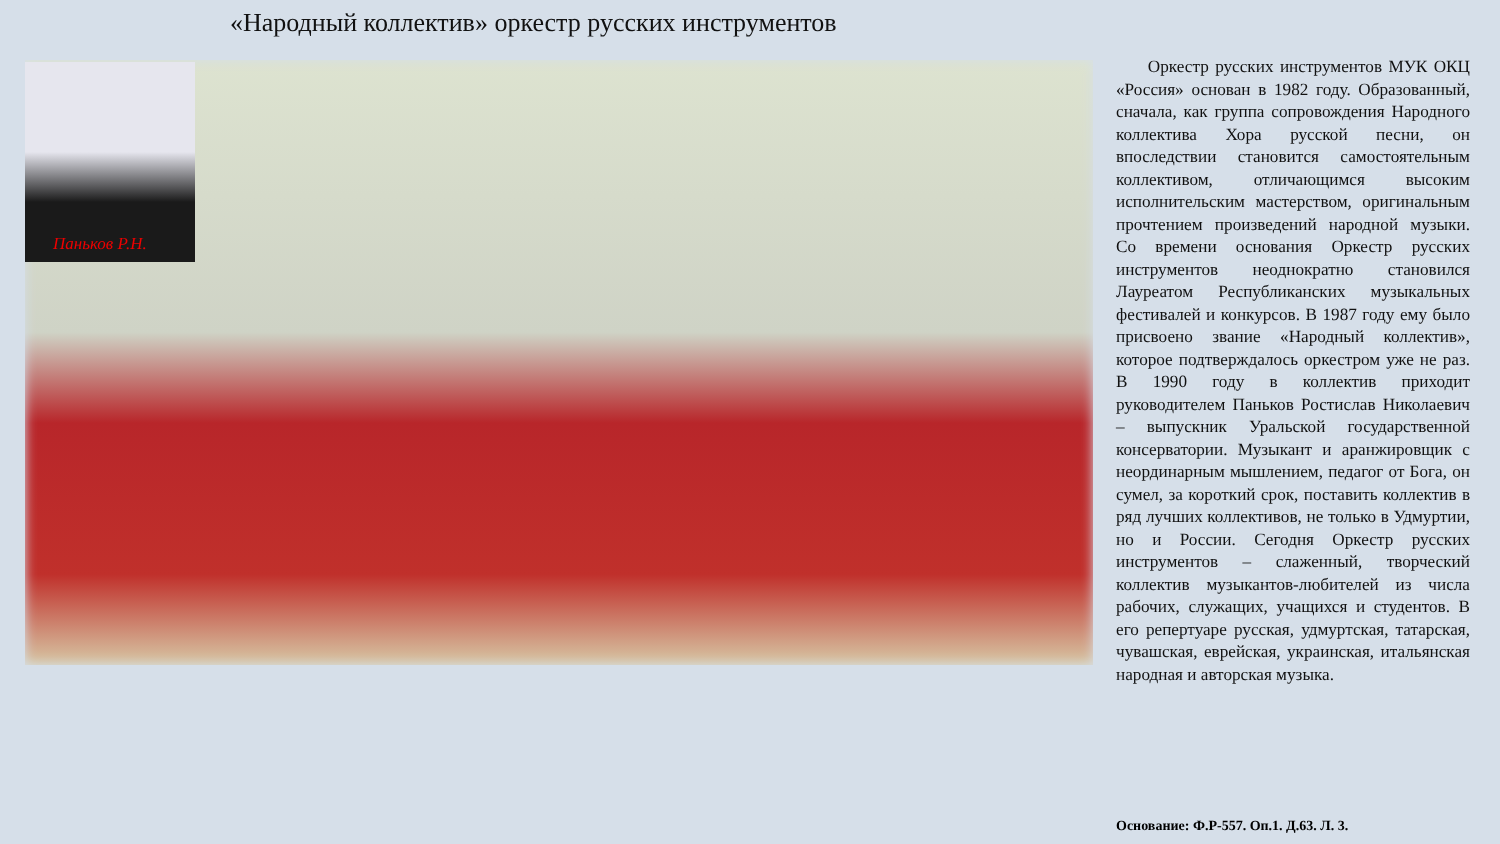«Народный коллектив» оркестр русских инструментов
Паньков Р.Н.
Оркестр русских инструментов МУК ОКЦ «Россия» основан в 1982 году. Образованный, сначала, как группа сопровождения Народного коллектива Хора русской песни, он впоследствии становится самостоятельным коллективом, отличающимся высоким исполнительским мастерством, оригинальным прочтением произведений народной музыки. Со времени основания Оркестр русских инструментов неоднократно становился Лауреатом Республиканских музыкальных фестивалей и конкурсов. В 1987 году ему было присвоено звание «Народный коллектив», которое подтверждалось оркестром уже не раз. В 1990 году в коллектив приходит руководителем Паньков Ростислав Николаевич – выпускник Уральской государственной консерватории. Музыкант и аранжировщик с неординарным мышлением, педагог от Бога, он сумел, за короткий срок, поставить коллектив в ряд лучших коллективов, не только в Удмуртии, но и России. Сегодня Оркестр русских инструментов – слаженный, творческий коллектив музыкантов-любителей из числа рабочих, служащих, учащихся и студентов. В его репертуаре русская, удмуртская, татарская, чувашская, еврейская, украинская, итальянская народная и авторская музыка.
Основание: Ф.Р-557. Оп.1. Д.63. Л. 3.